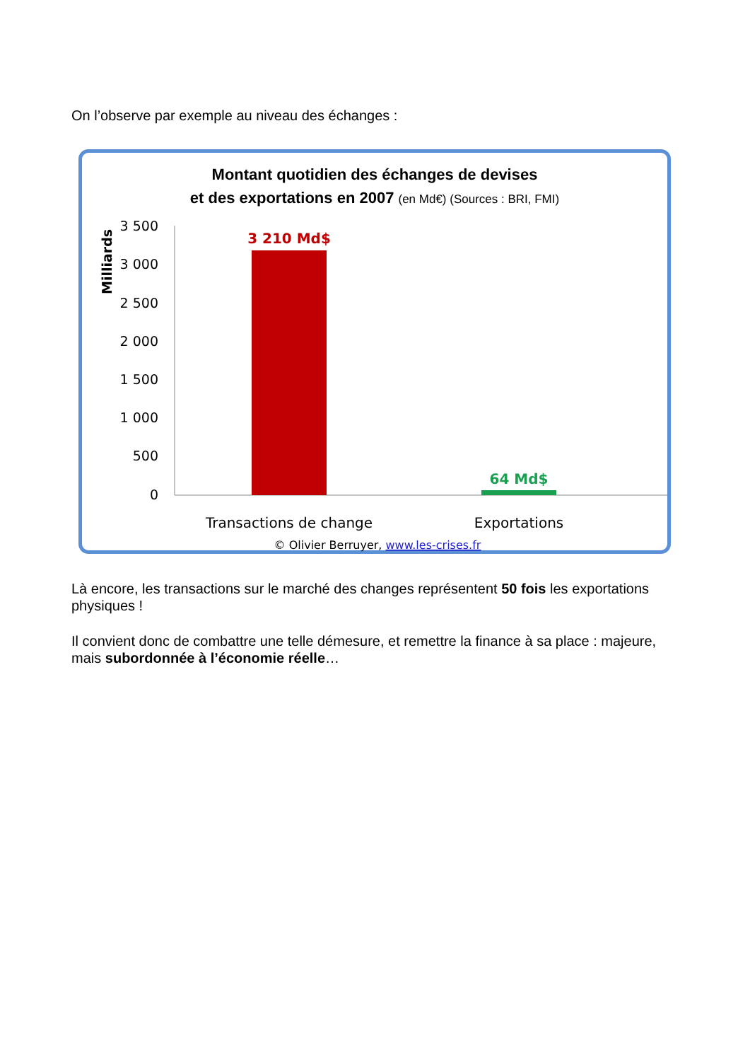On l’observe par exemple au niveau des échanges :
Montant quotidien des échanges de devises
et des exportations en 2007 (en Md€) (Sources : BRI, FMI)
Milliards
3 500
3 000
2 500
2 000
1 500
1 000
500
0
3 210 Md$
64 Md$
Transactions de change
Exportations
© Olivier Berruyer, www.les-crises.fr
Là encore, les transactions sur le marché des changes représentent 50 fois les exportations physiques !
Il convient donc de combattre une telle démesure, et remettre la finance à sa place : majeure, mais subordonnée à l’économie réelle…